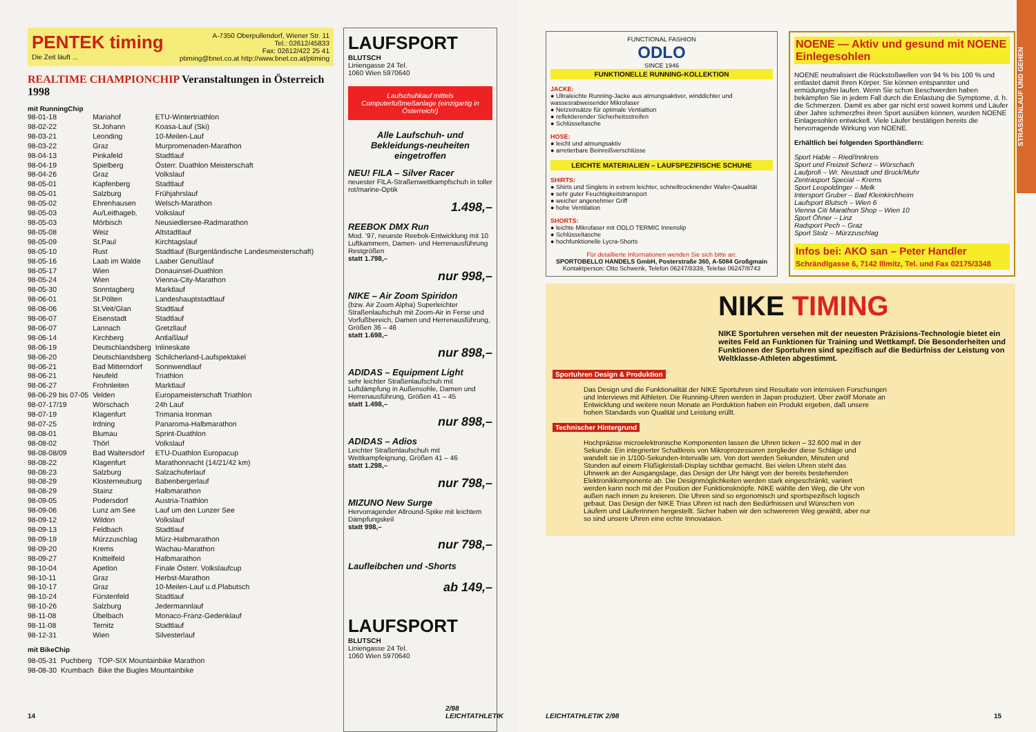PENTEK timing
Die Zeit läuft ...
A-7350 Oberpullendorf, Wiener Str. 11
Tel.: 02612/45833
Fax: 02612/422 25 41
ptiming@bnet.co.at http://www.bnet.co.at/ptiming
REALTIME CHAMPIONCHIP Veranstaltungen in Österreich 1998
mit RunningChip
| 98-01-18 | Mariahof | ETU-Wintertriathlon |
| 98-02-22 | St.Johann | Koasa-Lauf (Ski) |
| 98-03-21 | Leonding | 10-Meilen-Lauf |
| 98-03-22 | Graz | Murpromenaden-Marathon |
| 98-04-13 | Pinkafeld | Stadtlauf |
| 98-04-19 | Spielberg | Österr. Duathlon Meisterschaft |
| 98-04-26 | Graz | Volkslauf |
| 98-05-01 | Kapfenberg | Stadtlauf |
| 98-05-01 | Salzburg | Frühjahrslauf |
| 98-05-02 | Ehrenhausen | Welsch-Marathon |
| 98-05-03 | Au/Leithageb. | Volkslauf |
| 98-05-03 | Mörbisch | Neusiedlersee-Radmarathon |
| 98-05-08 | Weiz | Altstadtlauf |
| 98-05-09 | St.Paul | Kirchtagslauf |
| 98-05-10 | Rust | Stadtlauf (Burgenländische Landesmeisterschaft) |
| 98-05-16 | Laab im Walde | Laaber Genußlauf |
| 98-05-17 | Wien | Donauinsel-Duathlon |
| 98-05-24 | Wien | Vienna-City-Marathon |
| 98-05-30 | Sonntagberg | Marktlauf |
| 98-06-01 | St.Pölten | Landeshauptstadtlauf |
| 98-06-06 | St.Veit/Glan | Stadtlauf |
| 98-06-07 | Eisenstadt | Stadtlauf |
| 98-06-07 | Lannach | Gretzllauf |
| 98-06-14 | Kirchberg | Antlaßlauf |
| 98-06-19 | Deutschlandsberg | Inlineskate |
| 98-06-20 | Deutschlandsberg | Schilcherland-Laufspektakel |
| 98-06-21 | Bad Mitterndorf | Sonnwendlauf |
| 98-06-21 | Neufeld | Triathlon |
| 98-06-27 | Frohnleiten | Marktlauf |
| 98-06-29 bis 07-05 | Velden | Europameisterschaft Triathlon |
| 98-07-17/19 | Wörschach | 24h Lauf |
| 98-07-19 | Klagenfurt | Trimania Ironman |
| 98-07-25 | Irdning | Panaroma-Halbmarathon |
| 98-08-01 | Blumau | Sprint-Duathlon |
| 98-08-02 | Thörl | Volkslauf |
| 98-08-08/09 | Bad Waltersdorf | ETU-Duathlon Europacup |
| 98-08-22 | Klagenfurt | Marathonnacht (14/21/42 km) |
| 98-08-23 | Salzburg | Salzachuferlauf |
| 98-08-29 | Klosterneuburg | Babenbergerlauf |
| 98-08-29 | Stainz | Halbmarathon |
| 98-09-05 | Podersdorf | Austria-Triathlon |
| 98-09-06 | Lunz am See | Lauf um den Lunzer See |
| 98-09-12 | Wildon | Volkslauf |
| 98-09-13 | Feldbach | Stadtlauf |
| 98-09-19 | Mürzzuschlag | Mürz-Halbmarathon |
| 98-09-20 | Krems | Wachau-Marathon |
| 98-09-27 | Knittelfeld | Halbmarathon |
| 98-10-04 | Apetlon | Finale Österr. Volkslaufcup |
| 98-10-11 | Graz | Herbst-Marathon |
| 98-10-17 | Graz | 10-Meilen-Lauf u.d.Plabutsch |
| 98-10-24 | Fürstenfeld | Stadtlauf |
| 98-10-26 | Salzburg | Jedermannlauf |
| 98-11-08 | Übelbach | Monaco-Franz-Gedenklauf |
| 98-11-08 | Ternitz | Stadtlauf |
| 98-12-31 | Wien | Silvesterlauf |
mit BikeChip
| 98-05-31 | Puchberg | TOP-SIX Mountainbike Marathon |
| 98-08-30 | Krumbach | Bike the Bugles Mountainbike |
LAUFSPORT
BLUTSCH
Liniengasse 24 Tel.
1060 Wien 5970640
Laufschuhkauf mittels Computerfußmeßanlage (einzigartig in Österreich!)
Alle Laufschuh- und Bekleidungs-neuheiten eingetroffen
NEU! FILA – Silver Racer
neuester FILA-Straßenwettkampfschuh in toller rot/marine-Optik
1.498,–
REEBOK DMX Run
Mod. '97, neueste Reebok-Entwicklung mit 10 Luftkammern, Damen- und Herrenausführung Restgrößen
statt 1.798,–
nur 998,–
NIKE – Air Zoom Spiridon
(bzw. Air Zoom Alpha) Superleichter Straßenlaufschuh mit Zoom-Air in Ferse und Vorfußbereich, Damen und Herrenausführung, Größen 36 – 46
statt 1.698,–
nur 898,–
ADIDAS – Equipment Light
sehr leichter Straßenlaufschuh mit Luftdämpfung in Außensohle, Damen und Herrenausführung, Größen 41 – 45
statt 1.498,–
nur 898,–
ADIDAS – Adios
Leichter Straßenlaufschuh mit Wettkampfeignung, Größen 41 – 46
statt 1.298,–
nur 798,–
MIZUNO New Surge
Hervorragender Allround-Spike mit leichtem Dämpfungskeil
statt 998,–
nur 798,–
Laufleibchen und -Shorts
ab 149,–
LAUFSPORT
BLUTSCH
Liniengasse 24 Tel.
1060 Wien 5970640
14 2/98 LEICHTATHLETIK
FUNCTIONAL FASHION
ODLO
SINCE 1946
FUNKTIONELLE RUNNING-KOLLEKTION
JACKE:
● Ultraleichte Running-Jacke aus atmungsaktiver, winddichter und wassesrabweisender Mikrofaser
● Netzeinsätze für optimale Ventialtion
● reflektierender Sicherheitsstreifen
● Schlüsseltasche
HOSE:
● leicht und atmungsaktiv
● arretierbare Beinreißverschlüsse
LEICHTE MATERIALIEN – LAUFSPEZIFISCHE SCHUHE
SHIRTS:
● Shirts und Singlets in extrem leichter, schnelltrocknender Wafer-Qaualität
● sehr guter Feuchtigkeitstransport
● weicher angenehmer Griff
● hohe Ventilation
SHORTS:
● leichte Mikrofaser mit ODLO TERMIC Innenslip
● Schlüsseltasche
● hochfunktionelle Lycra-Shorts
Für detaillierte Informationen wenden Sie sich bitte an:
SPORTOBELLO HANDELS GmbH, Posterstraße 360, A-5084 Großgmain
Kontaktperson: Otto Schwenk, Telefon 06247/8339, Telefax 06247/8743
NOENE — Aktiv und gesund mit NOENE Einlegesohlen
NOENE neutralisiert die Rückstoßwellen von 94 % bis 100 % und entlastet damit Ihren Körper. Sie können entspannter und ermüdungsfrei laufen. Wenn Sie schon Beschwerden haben bekämpfen Sie in jedem Fall durch die Enlastung die Symptome, d. h. die Schmerzen. Damit es aber gar nicht erst soweit kommt und Läufer über Jahre schmerzfrei ihren Sport ausüben können, wurden NOENE Einlagesohlen entwickelt. Viele Läufer bestätigen bereits die hervorragende Wirkung von NOENE.
Erhältlich bei folgenden Sporthändlern:
Sport Hable – Ried/Innkreis
Sport und Freizeit Scherz – Wörschach
Laufprofi – Wr. Neustadt und Bruck/Muhr
Zentrasport Special – Krems
Sport Leopoldinger – Melk
Intersport Gruber – Bad Kleinkirchheim
Laufsport Blutsch – Wien 6
Vienna Citi Marathon Shop – Wien 10
Sport Öhner – Linz
Radsport Pech – Graz
Sport Stolz – Mürzzuschlag
Infos bei: AKO san – Peter Handler
Schrändlgasse 6, 7142 Illmitz, Tel. und Fax 02175/3348
NIKE TIMING
NIKE Sportuhren versehen mit der neuesten Präzisions-Technologie bietet ein weites Feld an Funktionen für Training und Wettkampf. Die Besonderheiten und Funktionen der Sportuhren sind spezifisch auf die Bedürfniss der Leistung von Weltklasse-Athleten abgestimmt.
Sportuhren Design & Produktion
Das Design und die Funktionalität der NIKE Sportuhren sind Resultate von intensiven Forschungen und Interviews mit Athleten. Die Running-Uhren werden in Japan produziert. Über zwölf Monate an Entwicklung und weitere neun Monate an Porduktion haben ein Produkt ergeben, daß unsere hohen Standards von Qualität und Leistung erüllt.
Technischer Hintergrund
Hochpräzise microelektronische Komponenten lassen die Uhren ticken – 32.600 mal in der Sekunde. Ein integrierter Schaltkreis von Mikroprozessoren zerglieder diese Schläge und wandelt sie in 1/100-Sekunden-Intervalle um. Von dort werden Sekunden, Minuten und Stunden auf einem Flüßigkristall-Display sichtbar gemacht. Bei vielen Uhren steht das Uhrwerk an der Ausgangslage, das Design der Uhr hängt von der bereits bestehenden Elektronikkomponente ab. Die Designmöglichkeiten werden stark eingeschränkt, variiert werden kann noch mit der Position der Funktionsknöpfe. NIKE wählte den Weg, die Uhr von außen nach innen zu kreieren. Die Uhren sind so ergonomisch und sportspezifisch logisch gebaut. Das Design der NIKE Triax Uhren ist nach den Bedürfnissen und Wünschen von Läufern und Läuferinnen hergestellt. Sicher haben wir den schwereren Weg gewählt, aber nur so sind unsere Uhren eine echte Innovataion.
STRASSENLAUF UND GEHEN
LEICHTATHLETIK 2/98 15